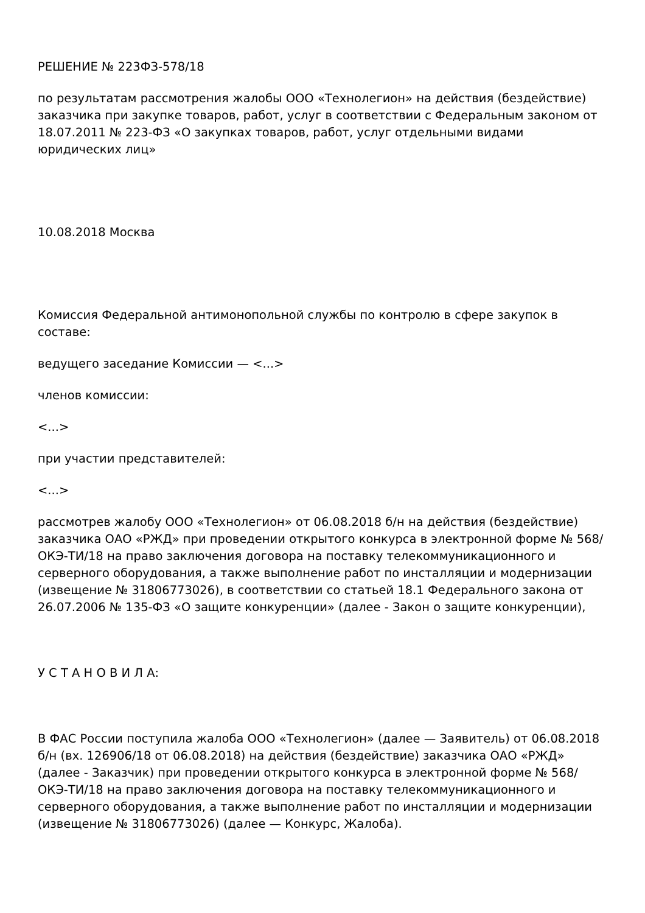РЕШЕНИЕ № 223ФЗ-578/18
по результатам рассмотрения жалобы ООО «Технолегион» на действия (бездействие) заказчика при закупке товаров, работ, услуг в соответствии с Федеральным законом от 18.07.2011 № 223-ФЗ «О закупках товаров, работ, услуг отдельными видами юридических лиц»
10.08.2018 Москва
Комиссия Федеральной антимонопольной службы по контролю в сфере закупок в составе:
ведущего заседание Комиссии — <...>
членов комиссии:
<...>
при участии представителей:
<...>
рассмотрев жалобу ООО «Технолегион» от 06.08.2018 б/н на действия (бездействие) заказчика ОАО «РЖД» при проведении открытого конкурса в электронной форме № 568/ОКЭ-ТИ/18 на право заключения договора на поставку телекоммуникационного и серверного оборудования, а также выполнение работ по инсталляции и модернизации (извещение № 31806773026), в соответствии со статьей 18.1 Федерального закона от 26.07.2006 № 135-ФЗ «О защите конкуренции» (далее - Закон о защите конкуренции),
У С Т А Н О В И Л А:
В ФАС России поступила жалоба ООО «Технолегион» (далее — Заявитель) от 06.08.2018 б/н (вх. 126906/18 от 06.08.2018) на действия (бездействие) заказчика ОАО «РЖД» (далее - Заказчик) при проведении открытого конкурса в электронной форме № 568/ОКЭ-ТИ/18 на право заключения договора на поставку телекоммуникационного и серверного оборудования, а также выполнение работ по инсталляции и модернизации (извещение № 31806773026) (далее — Конкурс, Жалоба).